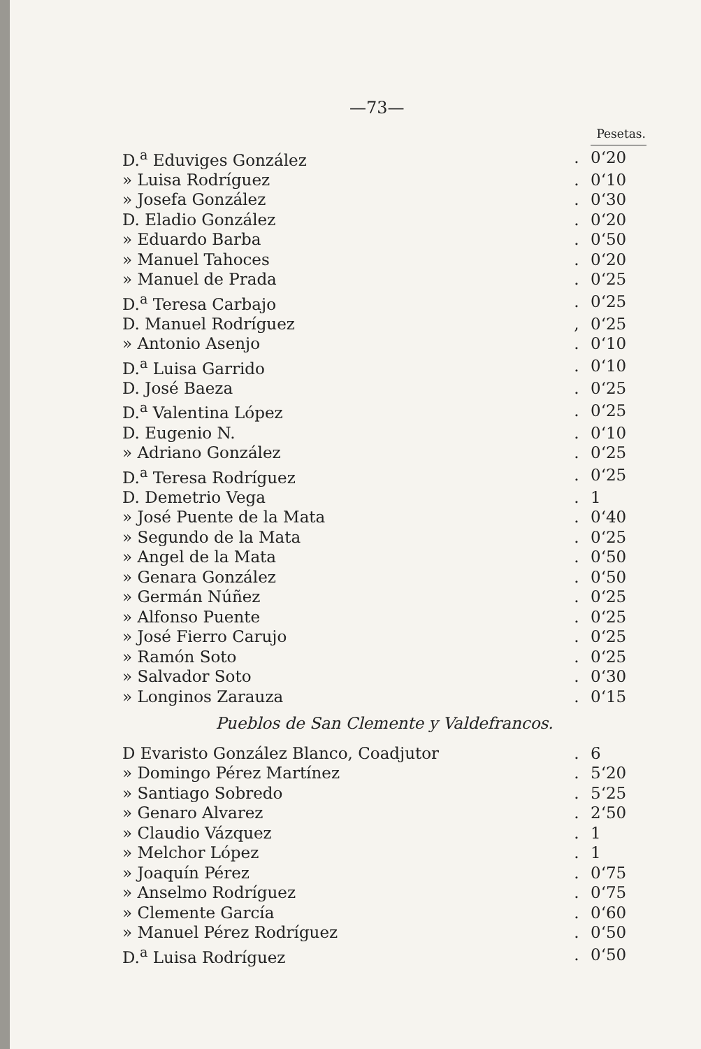—73—
| | | Pesetas. |
| D.<sup>a</sup> Eduviges González | . | 0‘20 |
| » Luisa Rodríguez | . | 0‘10 |
| » Josefa González | . | 0‘30 |
| D. Eladio González | . | 0‘20 |
| » Eduardo Barba | . | 0‘50 |
| » Manuel Tahoces | . | 0‘20 |
| » Manuel de Prada | . | 0‘25 |
| D.<sup>a</sup> Teresa Carbajo | . | 0‘25 |
| D. Manuel Rodríguez | , | 0‘25 |
| » Antonio Asenjo | . | 0‘10 |
| D.<sup>a</sup> Luisa Garrido | . | 0‘10 |
| D. José Baeza | . | 0‘25 |
| D.<sup>a</sup> Valentina López | . | 0‘25 |
| D. Eugenio N. | . | 0‘10 |
| » Adriano González | . | 0‘25 |
| D.<sup>a</sup> Teresa Rodríguez | . | 0‘25 |
| D. Demetrio Vega | . | 1 |
| » José Puente de la Mata | . | 0‘40 |
| » Segundo de la Mata | . | 0‘25 |
| » Angel de la Mata | . | 0‘50 |
| » Genara González | . | 0‘50 |
| » Germán Núñez | . | 0‘25 |
| » Alfonso Puente | . | 0‘25 |
| » José Fierro Carujo | . | 0‘25 |
| » Ramón Soto | . | 0‘25 |
| » Salvador Soto | . | 0‘30 |
| » Longinos Zarauza | . | 0‘15 |
| Pueblos de San Clemente y Valdefrancos. | | |
| D Evaristo González Blanco, Coadjutor | . | 6 |
| » Domingo Pérez Martínez | . | 5‘20 |
| » Santiago Sobredo | . | 5‘25 |
| » Genaro Alvarez | . | 2‘50 |
| » Claudio Vázquez | . | 1 |
| » Melchor López | . | 1 |
| » Joaquín Pérez | . | 0‘75 |
| » Anselmo Rodríguez | . | 0‘75 |
| » Clemente García | . | 0‘60 |
| » Manuel Pérez Rodríguez | . | 0‘50 |
| D.<sup>a</sup> Luisa Rodríguez | . | 0‘50 |